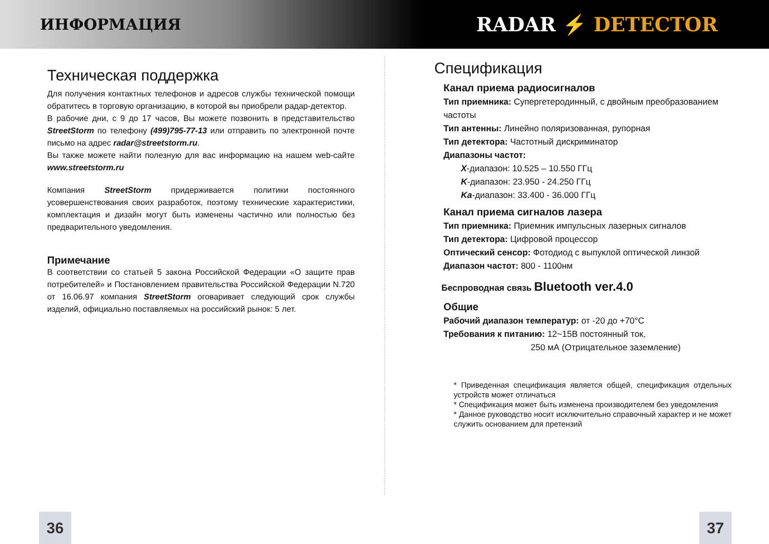ИНФОРМАЦИЯ
RADAR ⚡ DETECTOR
Техническая поддержка
Для получения контактных телефонов и адресов службы технической помощи обратитесь в торговую организацию, в которой вы приобрели радар-детектор.
В рабочие дни, с 9 до 17 часов, Вы можете позвонить в представительство StreetStorm по телефону (499)795-77-13 или отправить по электронной почте письмо на адрес radar@streetstorm.ru.
Вы также можете найти полезную для вас информацию на нашем web-сайте www.streetstorm.ru
Компания StreetStorm придерживается политики постоянного усовершенствования своих разработок, поэтому технические характеристики, комплектация и дизайн могут быть изменены частично или полностью без предварительного уведомления.
Примечание
В соответствии со статьей 5 закона Российской Федерации «О защите прав потребителей» и Постановлением правительства Российской Федерации N.720 от 16.06.97 компания StreetStorm оговаривает следующий срок службы изделий, официально поставляемых на российский рынок: 5 лет.
Спецификация
Канал приема радиосигналов
Тип приемника: Супергетеродинный, с двойным преобразованием частоты
Тип антенны: Линейно поляризованная, рупорная
Тип детектора: Частотный дискриминатор
Диапазоны частот:
X-диапазон: 10.525 – 10.550 ГГц
K-диапазон: 23.950 - 24.250 ГГц
Ka-диапазон: 33.400 - 36.000 ГГц
Канал приема сигналов лазера
Тип приемника: Приемник импульсных лазерных сигналов
Тип детектора: Цифровой процессор
Оптический сенсор: Фотодиод с выпуклой оптической линзой
Диапазон частот: 800 - 1100нм
Беспроводная связь Bluetooth ver.4.0
Общие
Рабочий диапазон температур: от -20 до +70°C
Требования к питанию: 12~15В постоянный ток,
250 мА (Отрицательное заземление)
* Приведенная спецификация является общей, спецификация отдельных устройств может отличаться
* Спецификация может быть изменена производителем без уведомления
* Данное руководство носит исключительно справочный характер и не может служить основанием для претензий
36 37